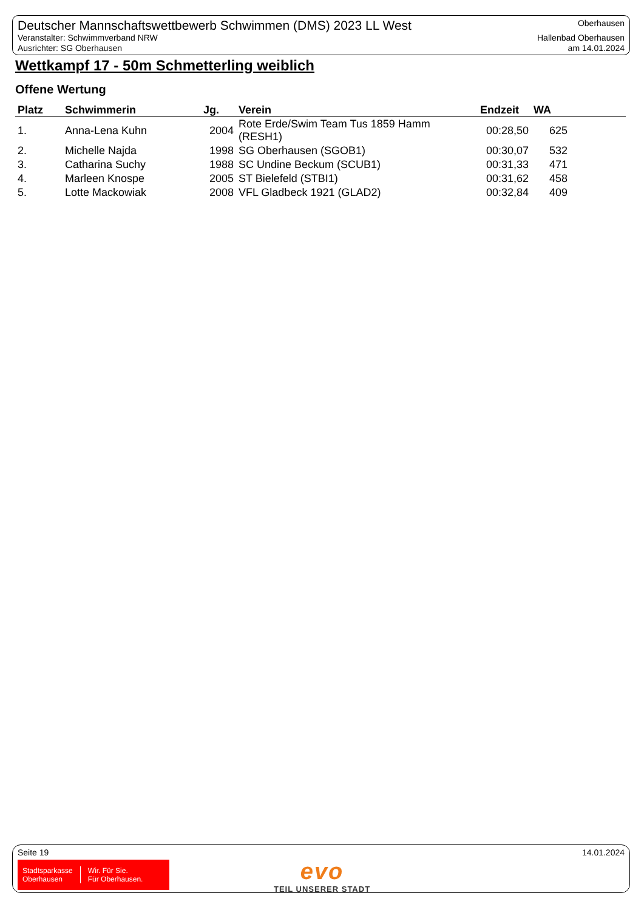Deutscher Mannschaftswettbewerb Schwimmen (DMS) 2023 LL West
Veranstalter: Schwimmverband NRW
Ausrichter: SG Oberhausen
Oberhausen
Hallenbad Oberhausen
am 14.01.2024
Wettkampf 17 - 50m Schmetterling weiblich
Offene Wertung
| Platz | Schwimmerin | Jg. | Verein | Endzeit | WA |
| --- | --- | --- | --- | --- | --- |
| 1. | Anna-Lena Kuhn | 2004 | Rote Erde/Swim Team Tus 1859 Hamm (RESH1) | 00:28,50 | 625 |
| 2. | Michelle Najda | 1998 | SG Oberhausen (SGOB1) | 00:30,07 | 532 |
| 3. | Catharina Suchy | 1988 | SC Undine Beckum (SCUB1) | 00:31,33 | 471 |
| 4. | Marleen Knospe | 2005 | ST Bielefeld (STBI1) | 00:31,62 | 458 |
| 5. | Lotte Mackowiak | 2008 | VFL Gladbeck 1921 (GLAD2) | 00:32,84 | 409 |
Seite 19 14.01.2024
Stadtsparkasse
Oberhausen
Wir. Für Sie.
Für Oberhausen.
evo
TEIL UNSERER STADT